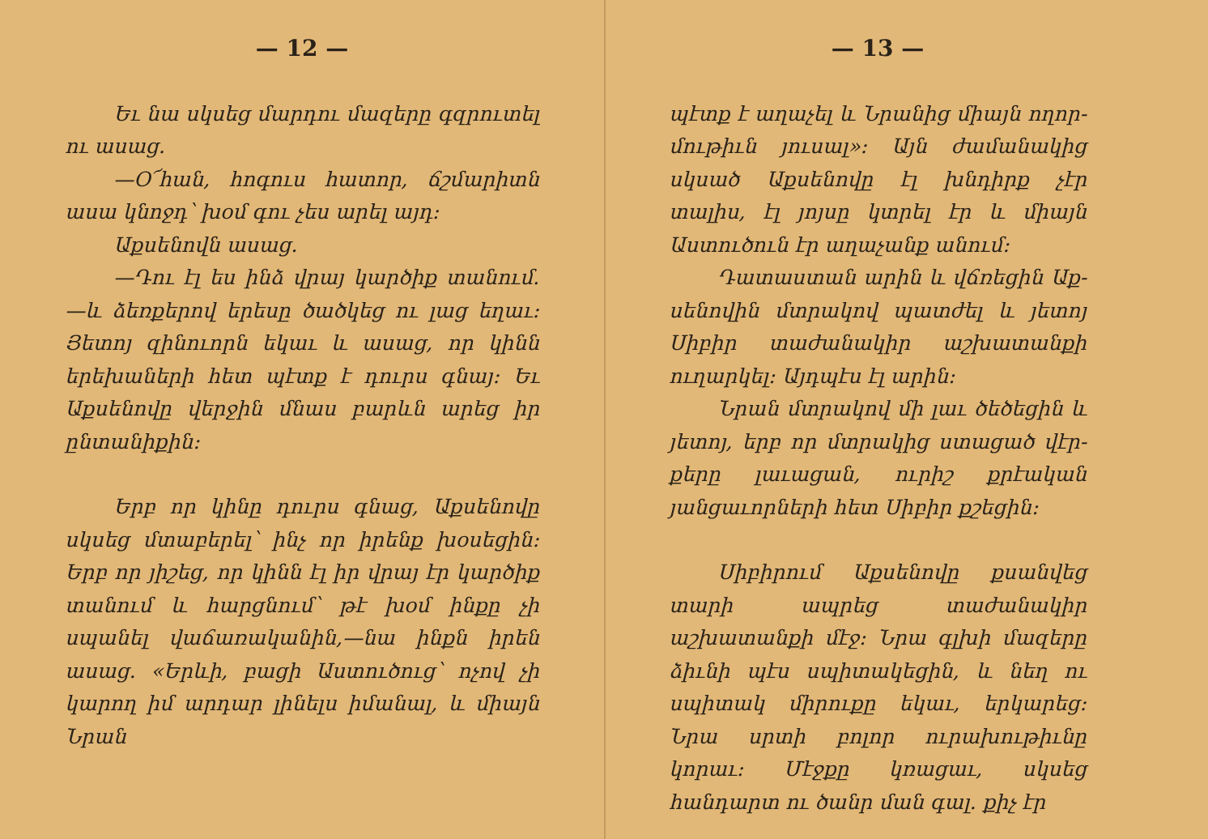— 12 —
Եւ նա սկսեց մարդու մազերը գզրու­տել ու ասաց.
—Օ՜հան, հոգուս հատոր, ճշմա­րիտն ասա կնոջդ՝ խօմ գու չես արել այդ։
Աքսենովն ասաց.
—Դու էլ ես ինձ վրայ կարծիք տա­նում.—և ձեռքերով երեսը ծածկեց ու լաց եղաւ։ Յետոյ զինուորն եկաւ և ա­սաց, որ կինն երեխաների հետ պէտք է դուրս գնայ։ Եւ Աքսենովը վերջին մնաս բարևն արեց իր ընտանիքին։
Երբ որ կինը դուրս գնաց, Աքսե­նովը սկսեց մտաբերել՝ ինչ որ իրենք խօսեցին։ Երբ որ յիշեց, որ կինն էլ իր վրայ էր կարծիք տանում և հարցնում՝ թէ խօմ ինքը չի սպանել վաճառակա­նին,—նա ինքն իրեն ասաց. «Երևի, բացի Աստուծուց՝ ոչով չի կարող իմ ար­դար լինելս իմանալ, և միայն Նրան
— 13 —
պէտք է աղաչել և Նրանից միայն ողոր­մութիւն յուսալ»։ Այն ժամանակից սկսած Աքսենովը էլ խնդիրք չէր տալիս, էլ յոյսը կտրել էր և միայն Աստուծուն էր աղաչանք անում։
Դատաստան արին և վճռեցին Աք­սենովին մտրակով պատժել և յետոյ Սի­բիր տաժանակիր աշխատանքի ուղար­կել։ Այդպէս էլ արին։
Նրան մտրակով մի լաւ ծեծեցին և յետոյ, երբ որ մտրակից ստացած վէր­քերը լաւացան, ուրիշ քրէական յանցա­ւորների հետ Սիբիր քշեցին։
Սիբիրում Աքսենովը քսանվեց տա­րի ապրեց տաժանակիր աշխատանքի մէջ։ Նրա գլխի մազերը ձիւնի պէս սպիտա­կեցին, և նեղ ու սպիտակ միրուքը ե­կաւ, երկարեց։ Նրա սրտի բոլոր ուրա­խութիւնը կորաւ։ Մէջքը կռացաւ, սկսեց հանդարտ ու ծանր ման գալ. քիչ էր